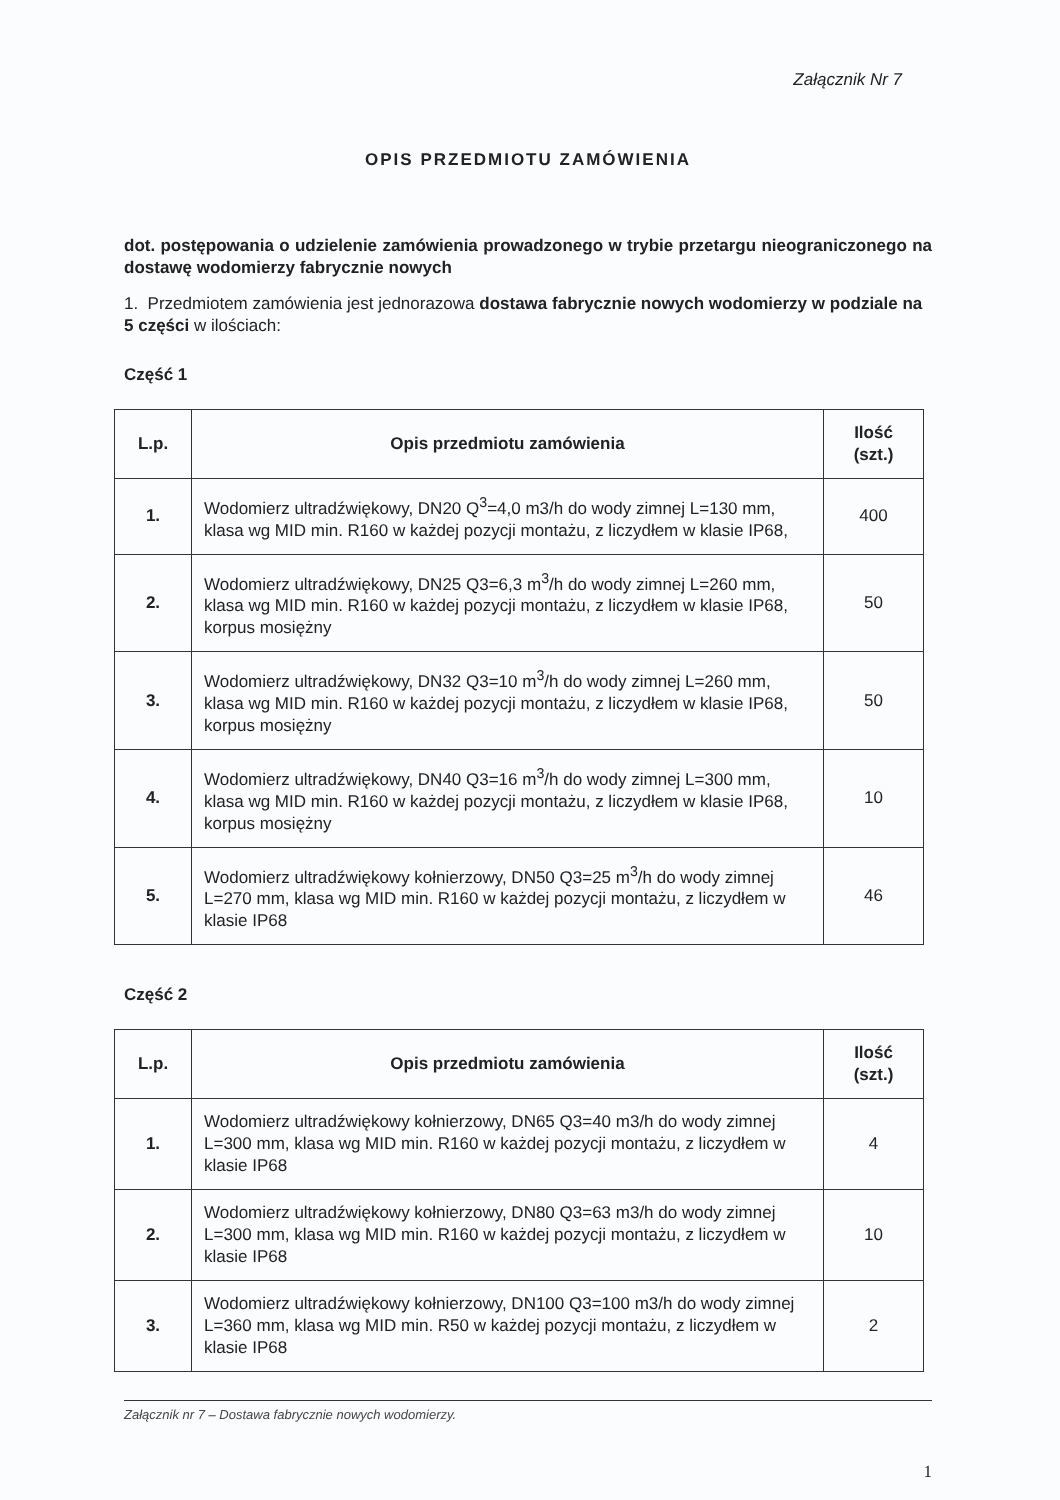Załącznik Nr 7
OPIS PRZEDMIOTU ZAMÓWIENIA
dot. postępowania o udzielenie zamówienia prowadzonego w trybie przetargu nieograniczonego na dostawę wodomierzy fabrycznie nowych
1. Przedmiotem zamówienia jest jednorazowa dostawa fabrycznie nowych wodomierzy w podziale na 5 części w ilościach:
Część 1
| L.p. | Opis przedmiotu zamówienia | Ilość (szt.) |
| --- | --- | --- |
| 1. | Wodomierz ultradźwiękowy, DN20 Q<sup>3</sup>=4,0 m3/h do wody zimnej L=130 mm, klasa wg MID min. R160 w każdej pozycji montażu, z liczydłem w klasie IP68, | 400 |
| 2. | Wodomierz ultradźwiękowy, DN25 Q3=6,3 m<sup>3</sup>/h do wody zimnej L=260 mm, klasa wg MID min. R160 w każdej pozycji montażu, z liczydłem w klasie IP68, korpus mosiężny | 50 |
| 3. | Wodomierz ultradźwiękowy, DN32 Q3=10 m<sup>3</sup>/h do wody zimnej L=260 mm, klasa wg MID min. R160 w każdej pozycji montażu, z liczydłem w klasie IP68, korpus mosiężny | 50 |
| 4. | Wodomierz ultradźwiękowy, DN40 Q3=16 m<sup>3</sup>/h do wody zimnej L=300 mm, klasa wg MID min. R160 w każdej pozycji montażu, z liczydłem w klasie IP68, korpus mosiężny | 10 |
| 5. | Wodomierz ultradźwiękowy kołnierzowy, DN50 Q3=25 m<sup>3</sup>/h do wody zimnej L=270 mm, klasa wg MID min. R160 w każdej pozycji montażu, z liczydłem w klasie IP68 | 46 |
Część 2
| L.p. | Opis przedmiotu zamówienia | Ilość (szt.) |
| --- | --- | --- |
| 1. | Wodomierz ultradźwiękowy kołnierzowy, DN65 Q3=40 m3/h do wody zimnej L=300 mm, klasa wg MID min. R160 w każdej pozycji montażu, z liczydłem w klasie IP68 | 4 |
| 2. | Wodomierz ultradźwiękowy kołnierzowy, DN80 Q3=63 m3/h do wody zimnej L=300 mm, klasa wg MID min. R160 w każdej pozycji montażu, z liczydłem w klasie IP68 | 10 |
| 3. | Wodomierz ultradźwiękowy kołnierzowy, DN100 Q3=100 m3/h do wody zimnej L=360 mm, klasa wg MID min. R50 w każdej pozycji montażu, z liczydłem w klasie IP68 | 2 |
Załącznik nr 7 – Dostawa fabrycznie nowych wodomierzy.
1